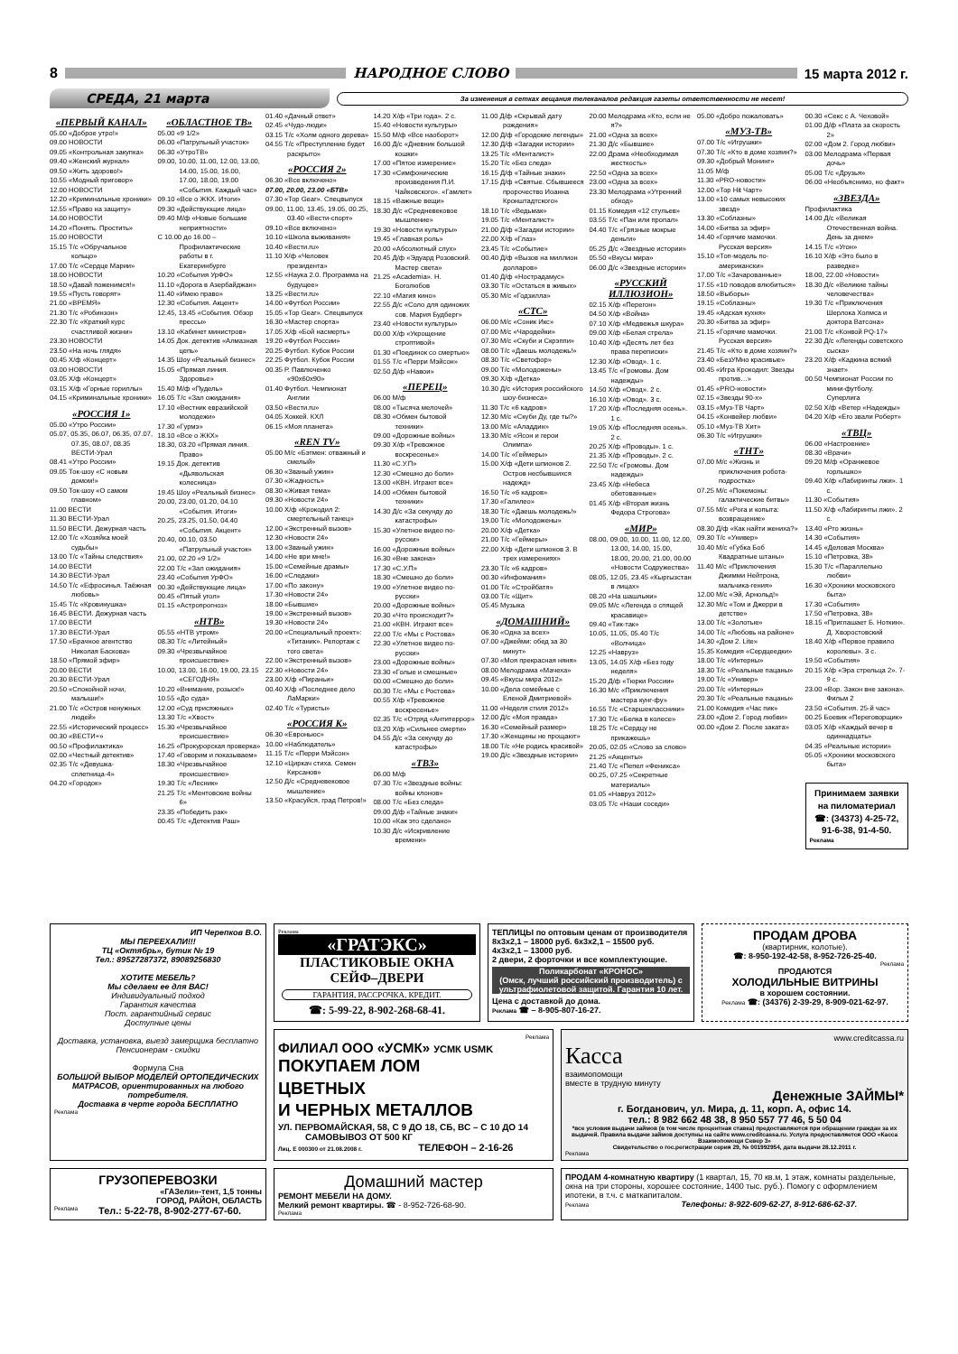8 НАРОДНОЕ СЛОВО 15 марта 2012 г.
СРЕДА, 21 марта
За изменения в сетках вещания телеканалов редакция газеты ответственности не несет!
«ПЕРВЫЙ КАНАЛ»
05.00 «Доброе утро!»
09.00 НОВОСТИ
09.05 «Контрольная закупка»
09.40 «Женский журнал»
09.50 «Жить здорово!»
10.55 «Модный приговор»
12.00 НОВОСТИ
12.20 «Криминальные хроники»
12.55 «Право на защиту»
14.00 НОВОСТИ
14.20 «Понять. Простить»
15.00 НОВОСТИ
15.15 Т/с «Обручальное кольцо»
17.00 Т/с «Сердце Марии»
18.00 НОВОСТИ
18.50 «Давай поженимся!»
19.55 «Пусть говорят»
21.00 «ВРЕМЯ»
21.30 Т/с «Робинзон»
22.30 Т/с «Краткий курс счастливой жизни»
23.30 НОВОСТИ
23.50 «На ночь глядя»
00.45 Х/ф «Концерт»
03.00 НОВОСТИ
03.05 Х/ф «Концерт»
03.15 Х/ф «Горные гориллы»
04.15 «Криминальные хроники»
«РОССИЯ 1»
05.00 «Утро России»
05.07, 05.35, 06.07, 06.35, 07.07, 07.35, 08.07, 08.35 ВЕСТИ-Урал
08.41 «Утро России»
09.05 Ток-шоу «С новым домом!»
09.50 Ток-шоу «О самом главном»
11.00 ВЕСТИ
11.30 ВЕСТИ-Урал
11.50 ВЕСТИ. Дежурная часть
12.00 Т/с «Хозяйка моей судьбы»
13.00 Т/с «Тайны следствия»
14.00 ВЕСТИ
14.30 ВЕСТИ-Урал
14.50 Т/с «Ефросинья. Таёжная любовь»
15.45 Т/с «Кровинушка»
16.45 ВЕСТИ. Дежурная часть
17.00 ВЕСТИ
17.30 ВЕСТИ-Урал
17.50 «Брачное агентство Николая Баскова»
18.50 «Прямой эфир»
20.00 ВЕСТИ
20.30 ВЕСТИ-Урал
20.50 «Спокойной ночи, малыши!»
21.00 Т/с «Остров ненужных людей»
22.55 «Исторический процесс»
00.30 «ВЕСТИ+»
00.50 «Профилактика»
02.00 «Честный детектив»
02.35 Т/с «Девушка-сплетница-4»
04.20 «Городок»
«ОБЛАСТНОЕ ТВ»
05.00 «9 1/2»
06.00 «Патрульный участок»
06.30 «УтроТВ»
09.00, 10.00, 11.00, 12.00, 13.00, 14.00, 15.00, 16.00, 17.00, 18.00, 19.00 «События. Каждый час»
09.10 «Все о ЖКХ. Итоги»
09.30 «Действующие лица»
09.40 М/ф «Новые большие неприятности»
С 10.00 до 16.00 – Профилактические работы в г. Екатеринбурге
10.20 «События УрФО»
11.10 «Дорога в Азербайджан»
11.40 «Имею право»
12.30 «События. Акцент»
12.45, 13.45 «События. Обзор прессы»
13.10 «Кабинет министров»
14.05 Док. детектив «Алмазная цепь»
14.35 Шоу «Реальный бизнес»
15.05 «Прямая линия. Здоровье»
15.40 М/ф «Пудель»
16.05 Т/с «Зал ожидания»
17.10 «Вестник евразийской молодежи»
17.30 «Гурмэ»
18.10 «Все о ЖКХ»
18.30, 03.20 «Прямая линия. Право»
19.15 Док. детектив «Дьявольская колесница»
19.45 Шоу «Реальный бизнес»
20.00, 23.00, 01.20, 04.10 «События. Итоги»
20.25, 23.25, 01.50, 04.40 «События. Акцент»
20.40, 00.10, 03.50 «Патрульный участок»
21.00, 02.20 «9 1/2»
22.00 Т/с «Зал ожидания»
23.40 «События УрФО»
00.30 «Действующие лица»
00.45 «Пятый угол»
01.15 «Астропрогноз»
«НТВ»
05.55 «НТВ утром»
08.30 Т/с «Литейный»
09.30 «Чрезвычайное происшествие»
10.00, 13.00, 16.00, 19.00, 23.15 «СЕГОДНЯ»
10.20 «Внимание, розыск!»
10.55 «До суда»
12.00 «Суд присяжных»
13.30 Т/с «Хвост»
15.30 «Чрезвычайное происшествие»
16.25 «Прокурорская проверка»
17.40 «Говорим и показываем»
18.30 «Чрезвычайное происшествие»
19.30 Т/с «Лесник»
21.25 Т/с «Ментовские войны 6»
23.35 «Победить рак»
00.45 Т/с «Детектив Раш»
01.40 «Дачный ответ»
02.45 «Чудо-люди»
03.15 Т/с «Холм одного дерева»
04.55 Т/с «Преступление будет раскрыто»
«РОССИЯ 2»
06.30 «Все включено»
07.00, 20.00, 23.00 «БТВ»
07.30 «Top Gear». Спецвыпуск
09.00, 11.00, 13.45, 19.05, 00.25, 03.40 «Вести-спорт»
09.10 «Все включено»
10.10 «Школа выживания»
10.40 «Вести.ru»
11.10 Х/ф «Человек президента»
12.55 «Наука 2.0. Программа на будущее»
13.25 «Вести.ru»
14.00 «Футбол России»
15.05 «Top Gear». Спецвыпуск
16.30 «Мастер спорта»
17.05 Х/ф «Бой насмерть»
19.20 «Футбол России»
20.25 Футбол. Кубок России
22.25 Футбол. Кубок России
00.35 Р. Павлюченко «90х60х90»
01.40 Футбол. Чемпионат Англии
03.50 «Вести.ru»
04.05 Хоккей. КХЛ
06.15 «Моя планета»
«REN TV»
05.00 М/с «Бэтмен: отважный и смелый»
06.30 «Званый ужин»
07.30 «Жадность»
08.30 «Живая тема»
09.30 «Новости 24»
10.00 Х/ф «Крокодил 2: смертельный танец»
12.00 «Экстренный вызов»
12.30 «Новости 24»
13.00 «Званый ужин»
14.00 «Не ври мне!»
15.00 «Семейные драмы»
16.00 «Следаки»
17.00 «По закону»
17.30 «Новости 24»
18.00 «Бывшие»
19.00 «Экстренный вызов»
19.30 «Новости 24»
20.00 «Специальный проект»: «Титаник». Репортаж с того света»
22.00 «Экстренный вызов»
22.30 «Новости 24»
23.00 Х/ф «Пираньи»
00.40 Х/ф «Последнее дело ЛаМарки»
02.40 Т/с «Туристы»
«РОССИЯ К»
06.30 «Евроньюс»
10.00 «Наблюдатель»
11.15 Т/с «Перри Мэйсон»
12.10 «Циркач стиха. Семен Кирсанов»
12.50 Д/с «Средневековое мышление»
13.50 «Красуйся, град Петров!»
14.20 Х/ф «Три года». 2 с.
15.40 «Новости культуры»
15.50 М/ф «Все наоборот»
16.00 Д/с «Дневник большой кошки»
17.00 «Пятое измерение»
17.30 «Симфонические произведения П.И. Чайковского». «Гамлет»
18.15 «Важные вещи»
18.30 Д/с «Средневековое мышление»
19.30 «Новости культуры»
19.45 «Главная роль»
20.00 «Абсолютный слух»
20.45 Д/ф «Эдуард Розовский. Мастер света»
21.25 «Academia». Н. Боголюбов
22.10 «Магия кино»
22.55 Д/с «Соло для одиноких сов. Мария Будберг»
23.40 «Новости культуры»
00.00 Х/ф «Укрощение строптивой»
01.30 «Поединок со смертью»
01.55 Т/с «Перри Мэйсон»
02.50 Д/ф «Навои»
«ПЕРЕЦ»
06.00 М/ф
08.00 «Тысяча мелочей»
08.30 «Обмен бытовой техники»
09.00 «Дорожные войны»
09.30 Х/ф «Тревожное воскресенье»
11.30 «С.У.П»
12.30 «Смешно до боли»
13.00 «КВН. Играют все»
14.00 «Обмен бытовой техники»
14.30 Д/с «За секунду до катастрофы»
15.30 «Улетное видео по-русски»
16.00 «Дорожные войны»
16.30 «Вне закона»
17.30 «С.У.П»
18.30 «Смешно до боли»
19.00 «Улетное видео по-русски»
20.00 «Дорожные войны»
20.30 «Что происходит?»
21.00 «КВН. Играют все»
22.00 Т/с «Мы с Ростова»
22.30 «Улетное видео по-русски»
23.00 «Дорожные войны»
23.30 «Голые и смешные»
00.00 «Смешно до боли»
00.30 Т/с «Мы с Ростова»
00.55 Х/ф «Тревожное воскресенье»
02.35 Т/с «Отряд «Антитеррор»
03.20 Х/ф «Сильнее смерти»
04.55 Д/с «За секунду до катастрофы»
«ТВ3»
06.00 М/ф
07.30 Т/с «Звездные войны: войны клонов»
08.00 Т/с «Без следа»
09.00 Д/ф «Тайные знаки»
10.00 «Как это сделано»
10.30 Д/с «Искривление времени»
11.00 Д/ф «Скрывай дату рождения»
12.00 Д/ф «Городские легенды»
12.30 Д/ф «Загадки истории»
13.25 Т/с «Менталист»
15.20 Т/с «Без следа»
16.15 Д/ф «Тайные знаки»
17.15 Д/ф «Святые. Сбывшееся пророчество Иоанна Кронштадтского»
18.10 Т/с «Ведьмак»
19.05 Т/с «Менталист»
21.00 Д/ф «Загадки истории»
22.00 Х/ф «Глаз»
23.45 Т/с «Событие»
00.40 Д/ф «Вызов на миллион долларов»
01.40 Д/ф «Нострадамус»
03.30 Т/с «Остаться в живых»
05.30 М/с «Годзилла»
«СТС»
06.00 М/с «Соник Икс»
07.00 М/с «Чародейки»
07.30 М/с «Скуби и Скрэппи»
08.00 Т/с «Даешь молодежь!»
08.30 Т/с «Светофор»
09.00 Т/с «Молодожены»
09.30 Х/ф «Детка»
10.30 Д/с «История российского шоу-бизнеса»
11.30 Т/с «6 кадров»
12.30 М/с «Скуби Ду, где ты?»
13.00 М/с «Аладдин»
13.30 М/с «Ясон и герои Олимпа»
14.00 Т/с «Геймеры»
15.00 Х/ф «Дети шпионов 2. Остров несбывшихся надежд»
16.50 Т/с «6 кадров»
17.30 «Галилео»
18.30 Т/с «Даешь молодежь!»
19.00 Т/с «Молодожены»
20.00 Х/ф «Детка»
21.00 Т/с «Геймеры»
22.00 Х/ф «Дети шпионов 3. В трех измерениях»
23.30 Т/с «6 кадров»
00.30 «Инфомания»
01.00 Т/с «Стройбатя»
03.00 Т/с «Щит»
05.45 Музыка
«ДОМАШНИЙ»
06.30 «Одна за всех»
07.00 «Джейми: обед за 30 минут»
07.30 «Моя прекрасная няня»
08.00 Мелодрама «Мачеха»
09.45 «Вкусы мира 2012»
10.00 «Дела семейные с Еленой Дмитриевой»
11.00 «Неделя стиля 2012»
12.00 Д/с «Моя правда»
16.30 «Семейный размер»
17.30 «Женщины не прощают»
18.00 Т/с «Не родись красивой»
19.00 Д/с «Звездные истории»
20.00 Мелодрама «Кто, если не я?»
21.00 «Одна за всех»
21.30 Д/с «Бывшие»
22.00 Драма «Необходимая жесткость»
22.50 «Одна за всех»
23.00 «Одна за всех»
23.30 Мелодрама «Утренний обход»
01.15 Комедия «12 стульев»
03.55 Т/с «Пан или пропал»
04.40 Т/с «Грязные мокрые деньги»
05.25 Д/с «Звездные истории»
05.50 «Вкусы мира»
06.00 Д/с «Звездные истории»
«РУССКИЙ ИЛЛЮЗИОН»
02.15 Х/ф «Перегон»
04.50 Х/ф «Война»
07.10 Х/ф «Медвежья шкура»
09.00 Х/ф «Белая стрела»
10.40 Х/ф «Десять лет без права переписки»
12.30 Х/ф «Овод». 1 с.
13.45 Т/с «Громовы. Дом надежды»
14.50 Х/ф «Овод». 2 с.
16.10 Х/ф «Овод». 3 с.
17.20 Х/ф «Последняя осень». 1 с.
19.05 Х/ф «Последняя осень». 2 с.
20.25 Х/ф «Проводы». 1 с.
21.35 Х/ф «Проводы». 2 с.
22.50 Т/с «Громовы. Дом надежды»
23.45 Х/ф «Небеса обетованные»
01.45 Х/ф «Вторая жизнь Федора Строгова»
«МИР»
08.00, 09.00, 10.00, 11.00, 12.00, 13.00, 14.00, 15.00, 18.00, 20.00, 21.00, 00.00 «Новости Содружества»
08.05, 12.05, 23.45 «Кыргызстан в лицах»
08.20 «На шашлыки»
09.05 М/с «Легенда о спящей красавице»
09.40 «Тик-так»
10.05, 11.05, 05.40 Т/с «Волчица»
12.25 «Навруз»
13.05, 14.05 Х/ф «Без году неделя»
15.20 Д/ф «Тюрки России»
16.30 М/с «Приключения мастера кунг-фу»
16.55 Т/с «Старшеклассники»
17.30 Т/с «Белка в колесе»
18.25 Т/с «Сердцу не прикажешь»
20.05, 02.05 «Слово за слово»
21.25 «Акценты»
21.40 Т/с «Пепел «Феникса»
00.25, 07.25 «Секретные материалы»
01.05 «Навруз 2012»
03.05 Т/с «Наши соседи»
05.00 «Добро пожаловать»
«МУЗ-ТВ»
07.00 Т/с «Игрушки»
07.30 Т/с «Кто в доме хозяин?»
09.30 «Добрый Монинг»
11.05 М/ф
11.30 «PRO-новости»
12.00 «Top Hit Чарт»
13.00 «10 самых невысоких звезд»
13.30 «Соблазны»
14.00 «Битва за эфир»
14.40 «Горячие мамочки. Русская версия»
15.10 «Топ-модель по-американски»
17.00 Т/с «Зачарованные»
17.55 «10 поводов влюбиться»
18.50 «Выборы»
19.15 «Соблазны»
19.45 «Адская кухня»
20.30 «Битва за эфир»
21.15 «Горячие мамочки. Русская версия»
21.45 Т/с «Кто в доме хозяин?»
23.40 «БезУМно красивые»
00.45 «Игра Крокодил: Звезды против…»
01.45 «PRO-новости»
02.15 «Звезды 90-х»
03.15 «Муз-ТВ Чарт»
04.15 «Конвейер любви»
05.10 «Муз-ТВ Хит»
06.30 Т/с «Игрушки»
«ТНТ»
07.00 М/с «Жизнь и приключения робота-подростка»
07.25 М/с «Покемоны: галактические битвы»
07.55 М/с «Рога и копыта: возвращение»
08.30 Д/ф «Как найти жениха?»
09.30 Т/с «Универ»
10.40 М/с «Губка Боб Квадратные штаны»
11.40 М/с «Приключения Джимми Нейтрона, мальчика-гения»
12.00 М/с «Эй, Арнольд!»
12.30 М/с «Том и Джерри в детстве»
13.00 Т/с «Золотые»
14.00 Т/с «Любовь на районе»
14.30 «Дом 2. Lite»
15.35 Комедия «Сердцеедки»
18.00 Т/с «Интерны»
18.30 Т/с «Реальные пацаны»
19.00 Т/с «Универ»
20.00 Т/с «Интерны»
20.30 Т/с «Реальные пацаны»
21.00 Комедия «Час пик»
23.00 «Дом 2. Город любви»
00.00 «Дом 2. После заката»
00.30 «Секс с А. Чеховой»
01.00 Д/ф «Плата за скорость 2»
02.00 «Дом 2. Город любви»
03.00 Мелодрама «Первая дочь»
05.00 Т/с «Друзья»
06.00 «Необъяснимо, но факт»
«ЗВЕЗДА»
Профилактика
14.00 Д/с «Великая Отечественная война. День за днем»
14.15 Т/с «Угон»
16.10 Х/ф «Это было в разведке»
18.00, 22.00 «Новости»
18.30 Д/с «Великие тайны человечества»
19.30 Т/с «Приключения Шерлока Холмса и доктора Ватсона»
21.00 Т/с «Конвой PQ-17»
22.30 Д/с «Легенды советского сыска»
23.20 Х/ф «Кадкина всякий знает»
00.50 Чемпионат России по мини-футболу. Суперлига
02.50 Х/ф «Ветер «Надежды»
04.20 Х/ф «Его звали Роберт»
«ТВЦ»
06.00 «Настроение»
08.30 «Врачи»
09.20 М/ф «Оранжевое горлышко»
09.40 Х/ф «Лабиринты лжи». 1 с.
11.30 «События»
11.50 Х/ф «Лабиринты лжи». 2 с.
13.40 «Pro жизнь»
14.30 «События»
14.45 «Деловая Москва»
15.10 «Петровка, 38»
15.30 Т/с «Параллельно любви»
16.30 «Хроники московского быта»
17.30 «События»
17.50 «Петровка, 38»
18.15 «Приглашает Б. Ноткин». Д. Хворостовский
18.40 Х/ф «Первое правило королевы». 3 с.
19.50 «События»
20.15 Х/ф «Эра стрельца 2». 7-9 с.
23.00 «Вор. Закон вне закона». Фильм 2
23.50 «События. 25-й час»
00.25 Боевик «Переговорщик»
03.05 Х/ф «Каждый вечер в одиннадцать»
04.35 «Реальные истории»
05.05 «Хроники московского быта»
Принимаем заявки на пиломатериал
☎: (34373) 4-25-72, 91-6-38, 91-4-50.
Реклама
ИП Черепков В.О.
МЫ ПЕРЕЕХАЛИ!!!
ТЦ «Октябрь», бутик № 19
Тел.: 89527287372, 89089256830
ХОТИТЕ МЕБЕЛЬ?
Мы сделаем ее для ВАС!
Индивидуальный подход
Гарантия качества
Пост. гарантийный сервис
Доступные цены
Доставка, установка, выезд замерщика бесплатно
Пенсионерам - скидки
Формула Сна
БОЛЬШОЙ ВЫБОР МОДЕЛЕЙ ОРТОПЕДИЧЕСКИХ МАТРАСОВ, ориентированных на любого потребителя.
Доставка в черте города БЕСПЛАТНО
Реклама
Реклама
«ГРАТЭКС»
ПЛАСТИКОВЫЕ ОКНА
СЕЙФ–ДВЕРИ
ГАРАНТИЯ, РАССРОЧКА, КРЕДИТ.
☎: 5-99-22, 8-902-268-68-41.
ТЕПЛИЦЫ по оптовым ценам от производителя
8х3х2,1 – 18000 руб. 6х3х2,1 – 15500 руб.
4х3х2,1 – 13000 руб.
2 двери, 2 форточки и все комплектующие.
Поликарбонат «КРОНОС»
(Омск, лучший российский производитель) с ультрафиолетовой защитой. Гарантия 10 лет.
Цена с доставкой до дома.
Реклама ☎ – 8-905-807-16-27.
ПРОДАМ ДРОВА
(квартирник, колотые).
☎: 8-950-192-42-58, 8-952-726-25-40.
Реклама
ПРОДАЮТСЯ
ХОЛОДИЛЬНЫЕ ВИТРИНЫ
в хорошем состоянии.
Реклама ☎: (34376) 2-39-29, 8-909-021-62-97.
Реклама
ФИЛИАЛ ООО «УСМК» УСМК USMK
ПОКУПАЕМ ЛОМ
ЦВЕТНЫХ
И ЧЕРНЫХ МЕТАЛЛОВ
УЛ. ПЕРВОМАЙСКАЯ, 58, С 9 ДО 18, СБ, ВС – С 10 ДО 14
САМОВЫВОЗ ОТ 500 КГ
Лиц. Е 000300 от 21.08.2008 г. ТЕЛЕФОН – 2-16-26
www.creditcassa.ru
Касса
взаимопомощи
вместе в трудную минуту
Денежные ЗАЙМЫ*
г. Богданович, ул. Мира, д. 11, корп. А, офис 14.
тел.: 8 982 662 48 38, 8 950 557 77 46, 5 50 04
*все условия выдачи займов (в том числе процентная ставка) предоставляются при обращении граждан за их выдачей. Правила выдачи займов доступны на сайте www.creditcassa.ru. Услуга предоставляется ООО «Касса Взаимопомощи Север 3»
Свидетельство о гос.регистрации серия 29, № 001992954, дата выдачи 28.12.2011 г.
Реклама
ГРУЗОПЕРЕВОЗКИ
«ГАЗели»-тент, 1,5 тонны
ГОРОД, РАЙОН, ОБЛАСТЬ
Реклама
Тел.: 5-22-78, 8-902-277-67-60.
Домашний мастер
РЕМОНТ МЕБЕЛИ НА ДОМУ.
Мелкий ремонт квартиры. ☎ - 8-952-726-68-90.
Реклама
ПРОДАМ 4-комнатную квартиру (1 квартал, 15, 70 кв.м, 1 этаж, комнаты раздельные, окна на три стороны, хорошее состояние, 1400 тыс. руб.). Помогу с оформлением ипотеки, в т.ч. с маткапиталом.
Реклама Телефоны: 8-922-609-62-27, 8-912-686-62-37.